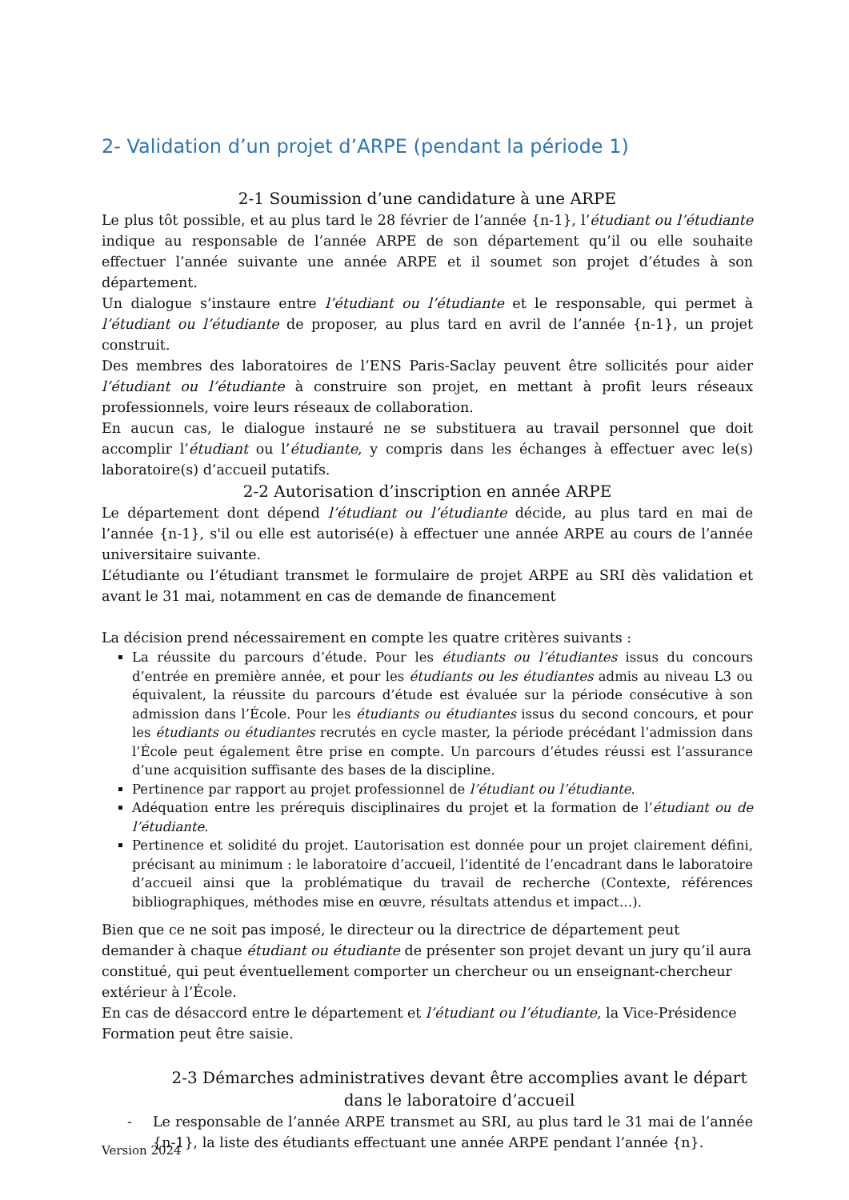2- Validation d’un projet d’ARPE (pendant la période 1)
2-1 Soumission d’une candidature à une ARPE
Le plus tôt possible, et au plus tard le 28 février de l’année {n-1}, l’étudiant ou l’étudiante indique au responsable de l’année ARPE de son département qu’il ou elle souhaite effectuer l’année suivante une année ARPE et il soumet son projet d’études à son département.
Un dialogue s’instaure entre l’étudiant ou l’étudiante et le responsable, qui permet à l’étudiant ou l’étudiante de proposer, au plus tard en avril de l’année {n-1}, un projet construit.
Des membres des laboratoires de l’ENS Paris-Saclay peuvent être sollicités pour aider l’étudiant ou l’étudiante à construire son projet, en mettant à profit leurs réseaux professionnels, voire leurs réseaux de collaboration.
En aucun cas, le dialogue instauré ne se substituera au travail personnel que doit accomplir l’étudiant ou l’étudiante, y compris dans les échanges à effectuer avec le(s) laboratoire(s) d’accueil putatifs.
2-2 Autorisation d’inscription en année ARPE
Le département dont dépend l’étudiant ou l’étudiante décide, au plus tard en mai de l’année {n-1}, s'il ou elle est autorisé(e) à effectuer une année ARPE au cours de l’année universitaire suivante.
L’étudiante ou l’étudiant transmet le formulaire de projet ARPE au SRI dès validation et avant le 31 mai, notamment en cas de demande de financement
La décision prend nécessairement en compte les quatre critères suivants :
La réussite du parcours d’étude. Pour les étudiants ou l’étudiantes issus du concours d’entrée en première année, et pour les étudiants ou les étudiantes admis au niveau L3 ou équivalent, la réussite du parcours d’étude est évaluée sur la période consécutive à son admission dans l’École. Pour les étudiants ou étudiantes issus du second concours, et pour les étudiants ou étudiantes recrutés en cycle master, la période précédant l’admission dans l’École peut également être prise en compte. Un parcours d’études réussi est l’assurance d’une acquisition suffisante des bases de la discipline.
Pertinence par rapport au projet professionnel de l’étudiant ou l’étudiante.
Adéquation entre les prérequis disciplinaires du projet et la formation de l’étudiant ou de l’étudiante.
Pertinence et solidité du projet. L’autorisation est donnée pour un projet clairement défini, précisant au minimum : le laboratoire d’accueil, l’identité de l’encadrant dans le laboratoire d’accueil ainsi que la problématique du travail de recherche (Contexte, références bibliographiques, méthodes mise en œuvre, résultats attendus et impact…).
Bien que ce ne soit pas imposé, le directeur ou la directrice de département peut demander à chaque étudiant ou étudiante de présenter son projet devant un jury qu’il aura constitué, qui peut éventuellement comporter un chercheur ou un enseignant-chercheur extérieur à l’École.
En cas de désaccord entre le département et l’étudiant ou l’étudiante, la Vice-Présidence Formation peut être saisie.
2-3 Démarches administratives devant être accomplies avant le départ dans le laboratoire d’accueil
- Le responsable de l’année ARPE transmet au SRI, au plus tard le 31 mai de l’année {n-1}, la liste des étudiants effectuant une année ARPE pendant l’année {n}.
Version 2024